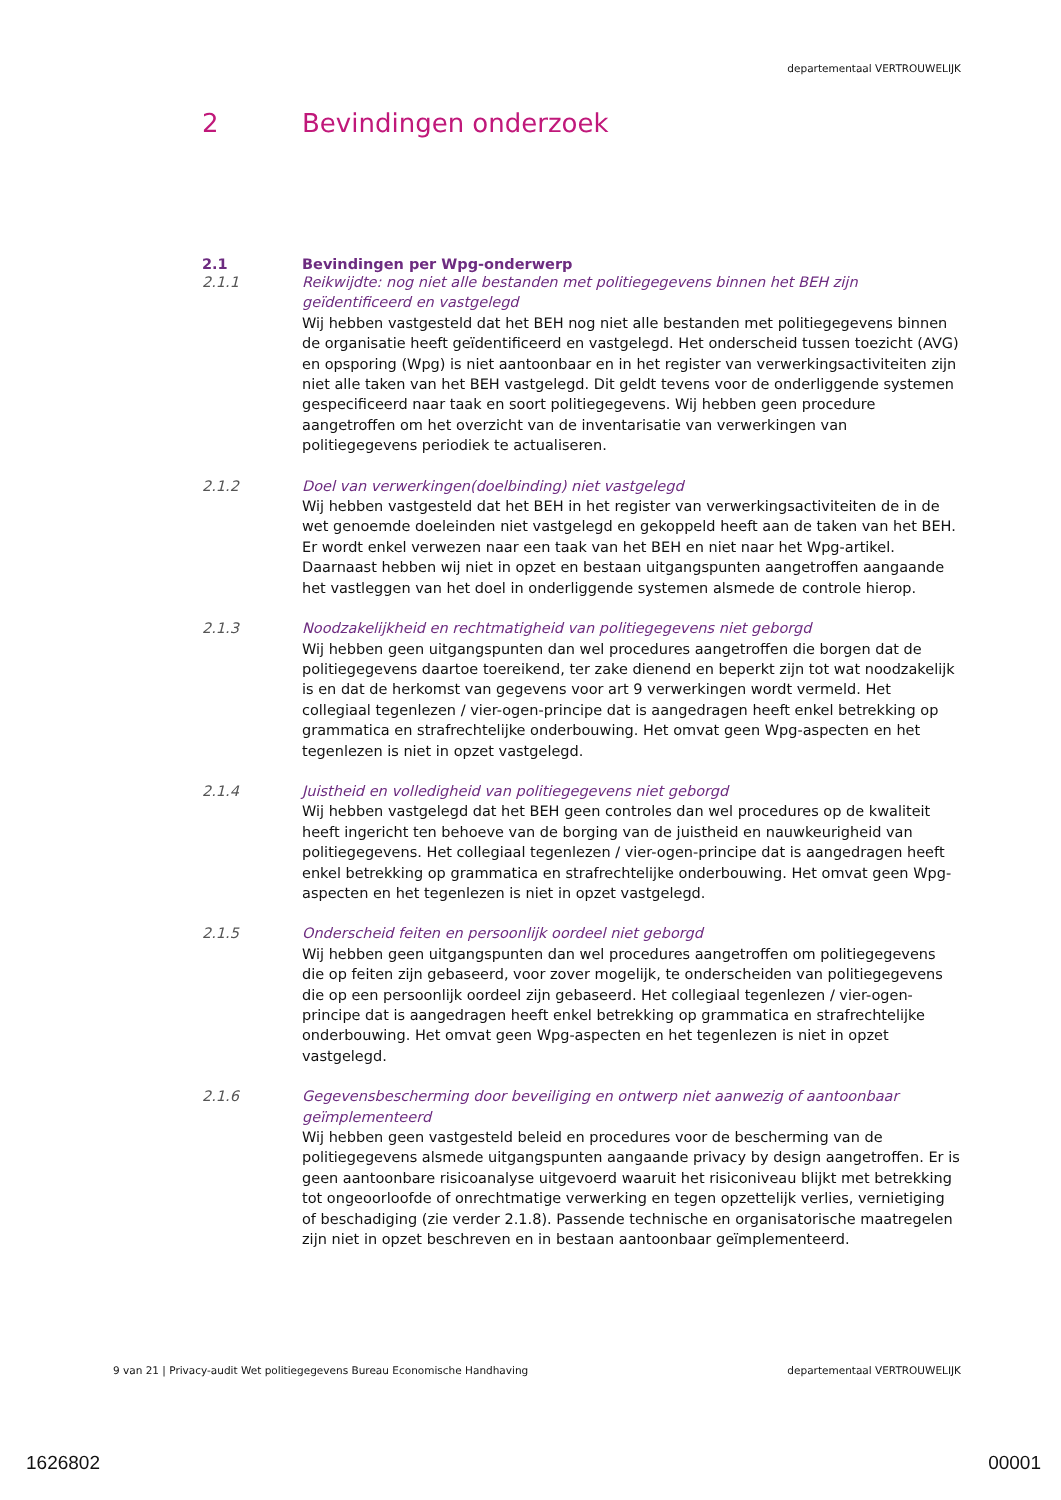departementaal VERTROUWELIJK
2 Bevindingen onderzoek
2.1 Bevindingen per Wpg-onderwerp
2.1.1 Reikwijdte: nog niet alle bestanden met politiegegevens binnen het BEH zijn geïdentificeerd en vastgelegd
Wij hebben vastgesteld dat het BEH nog niet alle bestanden met politiegegevens binnen de organisatie heeft geïdentificeerd en vastgelegd. Het onderscheid tussen toezicht (AVG) en opsporing (Wpg) is niet aantoonbaar en in het register van verwerkingsactiviteiten zijn niet alle taken van het BEH vastgelegd. Dit geldt tevens voor de onderliggende systemen gespecificeerd naar taak en soort politiegegevens. Wij hebben geen procedure aangetroffen om het overzicht van de inventarisatie van verwerkingen van politiegegevens periodiek te actualiseren.
2.1.2 Doel van verwerkingen(doelbinding) niet vastgelegd
Wij hebben vastgesteld dat het BEH in het register van verwerkingsactiviteiten de in de wet genoemde doeleinden niet vastgelegd en gekoppeld heeft aan de taken van het BEH. Er wordt enkel verwezen naar een taak van het BEH en niet naar het Wpg-artikel. Daarnaast hebben wij niet in opzet en bestaan uitgangspunten aangetroffen aangaande het vastleggen van het doel in onderliggende systemen alsmede de controle hierop.
2.1.3 Noodzakelijkheid en rechtmatigheid van politiegegevens niet geborgd
Wij hebben geen uitgangspunten dan wel procedures aangetroffen die borgen dat de politiegegevens daartoe toereikend, ter zake dienend en beperkt zijn tot wat noodzakelijk is en dat de herkomst van gegevens voor art 9 verwerkingen wordt vermeld. Het collegiaal tegenlezen / vier-ogen-principe dat is aangedragen heeft enkel betrekking op grammatica en strafrechtelijke onderbouwing. Het omvat geen Wpg-aspecten en het tegenlezen is niet in opzet vastgelegd.
2.1.4 Juistheid en volledigheid van politiegegevens niet geborgd
Wij hebben vastgelegd dat het BEH geen controles dan wel procedures op de kwaliteit heeft ingericht ten behoeve van de borging van de juistheid en nauwkeurigheid van politiegegevens. Het collegiaal tegenlezen / vier-ogen-principe dat is aangedragen heeft enkel betrekking op grammatica en strafrechtelijke onderbouwing. Het omvat geen Wpg-aspecten en het tegenlezen is niet in opzet vastgelegd.
2.1.5 Onderscheid feiten en persoonlijk oordeel niet geborgd
Wij hebben geen uitgangspunten dan wel procedures aangetroffen om politiegegevens die op feiten zijn gebaseerd, voor zover mogelijk, te onderscheiden van politiegegevens die op een persoonlijk oordeel zijn gebaseerd. Het collegiaal tegenlezen / vier-ogen-principe dat is aangedragen heeft enkel betrekking op grammatica en strafrechtelijke onderbouwing. Het omvat geen Wpg-aspecten en het tegenlezen is niet in opzet vastgelegd.
2.1.6 Gegevensbescherming door beveiliging en ontwerp niet aanwezig of aantoonbaar geïmplementeerd
Wij hebben geen vastgesteld beleid en procedures voor de bescherming van de politiegegevens alsmede uitgangspunten aangaande privacy by design aangetroffen. Er is geen aantoonbare risicoanalyse uitgevoerd waaruit het risiconiveau blijkt met betrekking tot ongeoorloofde of onrechtmatige verwerking en tegen opzettelijk verlies, vernietiging of beschadiging (zie verder 2.1.8). Passende technische en organisatorische maatregelen zijn niet in opzet beschreven en in bestaan aantoonbaar geïmplementeerd.
9 van 21 | Privacy-audit Wet politiegegevens Bureau Economische Handhaving departementaal VERTROUWELIJK
1626802 00001